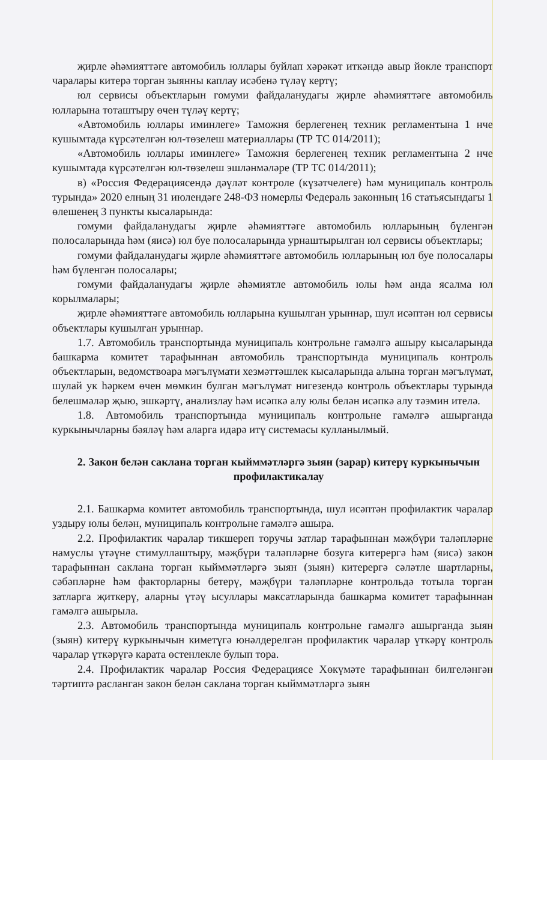җирле әһәмияттәге автомобиль юллары буйлап хәрәкәт иткәндә авыр йөкле транспорт чаралары китерә торган зыянны каплау исәбенә түләү кертү;
юл сервисы объектларын гомуми файдаланудагы җирле әһәмияттәге автомобиль юлларына тоташтыру өчен түләү кертү;
«Автомобиль юллары иминлеге» Таможня берлегенең техник регламентына 1 нче кушымтада күрсәтелгән юл-төзелеш материаллары (ТР ТС 014/2011);
«Автомобиль юллары иминлеге» Таможня берлегенең техник регламентына 2 нче кушымтада күрсәтелгән юл-төзелеш эшләнмәләре (ТР ТС 014/2011);
в) «Россия Федерациясендә дәүләт контроле (күзәтчелеге) һәм муниципаль контроль турында» 2020 елның 31 июлендәге 248-ФЗ номерлы Федераль законның 16 статьясындагы 1 өлешенең 3 пункты кысаларында:
гомуми файдаланудагы җирле әһәмияттәге автомобиль юлларының бүленгән полосаларында һәм (яисә) юл буе полосаларында урнаштырылган юл сервисы объектлары;
гомуми файдаланудагы җирле әһәмияттәге автомобиль юлларының юл буе полосалары һәм бүленгән полосалары;
гомуми файдаланудагы җирле әһәмиятле автомобиль юлы һәм анда ясалма юл корылмалары;
җирле әһәмияттәге автомобиль юлларына кушылган урыннар, шул исәптән юл сервисы объектлары кушылган урыннар.
1.7. Автомобиль транспортында муниципаль контрольне гамәлгә ашыру кысаларында башкарма комитет тарафыннан автомобиль транспортында муниципаль контроль объектларын, ведомствоара мәгълүмати хезмәттәшлек кысаларында алына торган мәгълүмат, шулай ук һәркем өчен мөмкин булган мәгълүмат нигезендә контроль объектлары турында белешмәләр җыю, эшкәртү, анализлау һәм исәпкә алу юлы белән исәпкә алу тәэмин ителә.
1.8. Автомобиль транспортында муниципаль контрольне гамәлгә ашырганда куркынычларны бәяләү һәм аларга идарә итү системасы кулланылмый.
2. Закон белән саклана торган кыйммәтләргә зыян (зарар) китерү куркынычын профилактикалау
2.1. Башкарма комитет автомобиль транспортында, шул исәптән профилактик чаралар уздыру юлы белән, муниципаль контрольне гамәлгә ашыра.
2.2. Профилактик чаралар тикшереп торучы затлар тарафыннан мәҗбүри таләпләрне намуслы үтәүне стимуллаштыру, мәҗбүри таләпләрне бозуга китерергә һәм (яисә) закон тарафыннан саклана торган кыйммәтләргә зыян (зыян) китерергә сәләтле шартларны, сәбәпләрне һәм факторларны бетерү, мәҗбүри таләпләрне контрольдә тотыла торган затларга җиткерү, аларны үтәү ысуллары максатларында башкарма комитет тарафыннан гамәлгә ашырыла.
2.3. Автомобиль транспортында муниципаль контрольне гамәлгә ашырганда зыян (зыян) китерү куркынычын киметүгә юнәлдерелгән профилактик чаралар үткәрү контроль чаралар үткәрүгә карата өстенлекле булып тора.
2.4. Профилактик чаралар Россия Федерациясе Хөкүмәте тарафыннан билгеләнгән тәртиптә расланган закон белән саклана торган кыйммәтләргә зыян